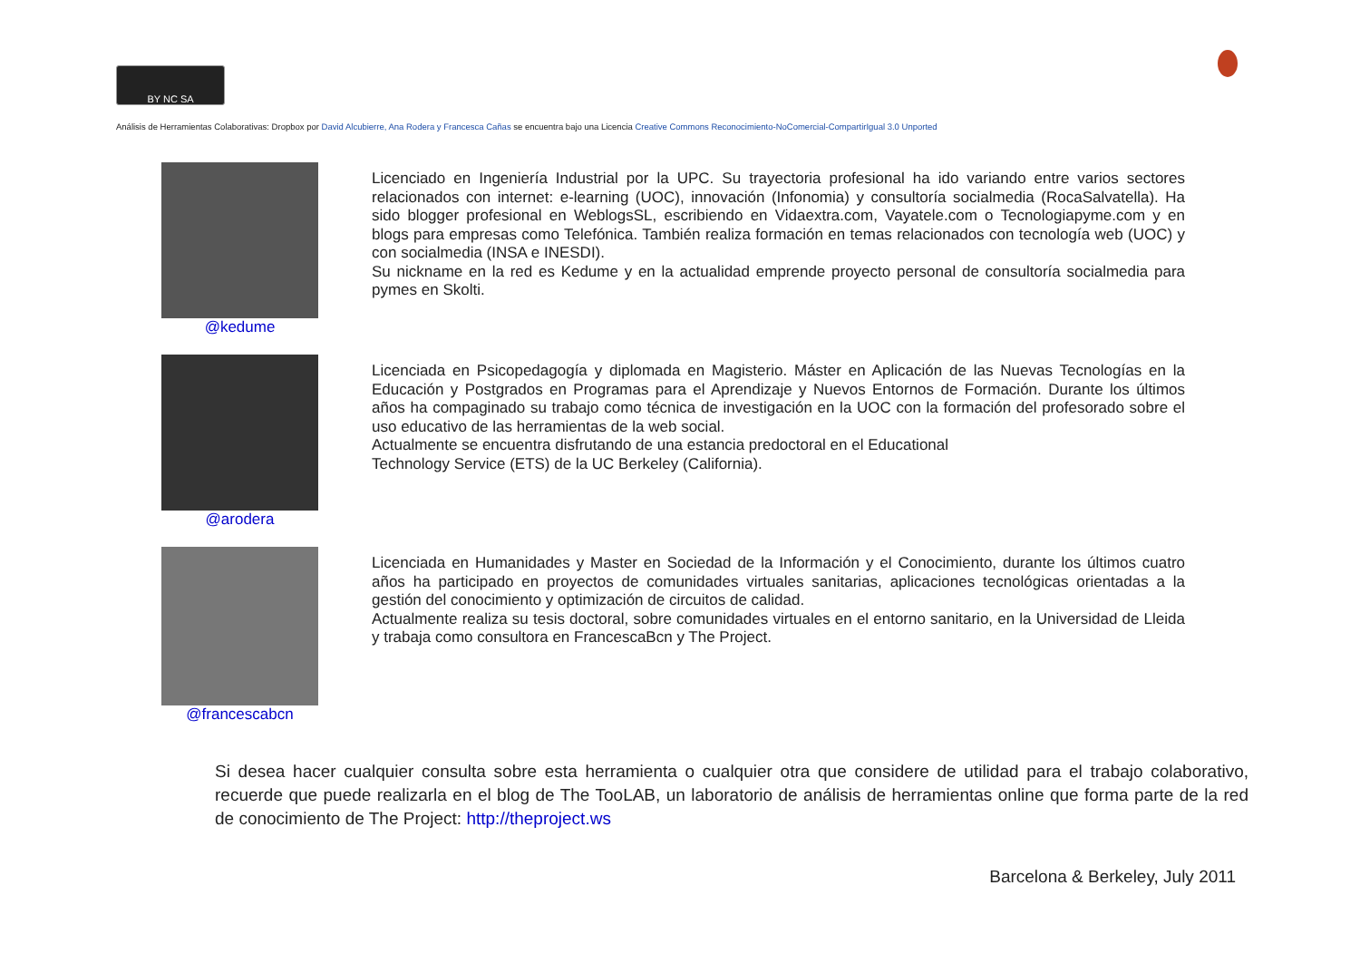BY NC SA
Análisis de Herramientas Colaborativas: Dropbox por David Alcubierre, Ana Rodera y Francesca Cañas se encuentra bajo una Licencia Creative Commons Reconocimiento-NoComercial-CompartirIgual 3.0 Unported
@kedume
Licenciado en Ingeniería Industrial por la UPC. Su trayectoria profesional ha ido variando entre varios sectores relacionados con internet: e-learning (UOC), innovación (Infonomia) y consultoría socialmedia (RocaSalvatella). Ha sido blogger profesional en WeblogsSL, escribiendo en Vidaextra.com, Vayatele.com o Tecnologiapyme.com y en blogs para empresas como Telefónica. También realiza formación en temas relacionados con tecnología web (UOC) y con socialmedia (INSA e INESDI).
Su nickname en la red es Kedume y en la actualidad emprende proyecto personal de consultoría socialmedia para pymes en Skolti.
@arodera
Licenciada en Psicopedagogía y diplomada en Magisterio. Máster en Aplicación de las Nuevas Tecnologías en la Educación y Postgrados en Programas para el Aprendizaje y Nuevos Entornos de Formación. Durante los últimos años ha compaginado su trabajo como técnica de investigación en la UOC con la formación del profesorado sobre el uso educativo de las herramientas de la web social.
Actualmente se encuentra disfrutando de una estancia predoctoral en el Educational
Technology Service (ETS) de la UC Berkeley (California).
@francescabcn
Licenciada en Humanidades y Master en Sociedad de la Información y el Conocimiento, durante los últimos cuatro años ha participado en proyectos de comunidades virtuales sanitarias, aplicaciones tecnológicas orientadas a la gestión del conocimiento y optimización de circuitos de calidad.
Actualmente realiza su tesis doctoral, sobre comunidades virtuales en el entorno sanitario, en la Universidad de Lleida y trabaja como consultora en FrancescaBcn y The Project.
Si desea hacer cualquier consulta sobre esta herramienta o cualquier otra que considere de utilidad para el trabajo colaborativo, recuerde que puede realizarla en el blog de The TooLAB, un laboratorio de análisis de herramientas online que forma parte de la red de conocimiento de The Project: http://theproject.ws
Barcelona & Berkeley, July 2011